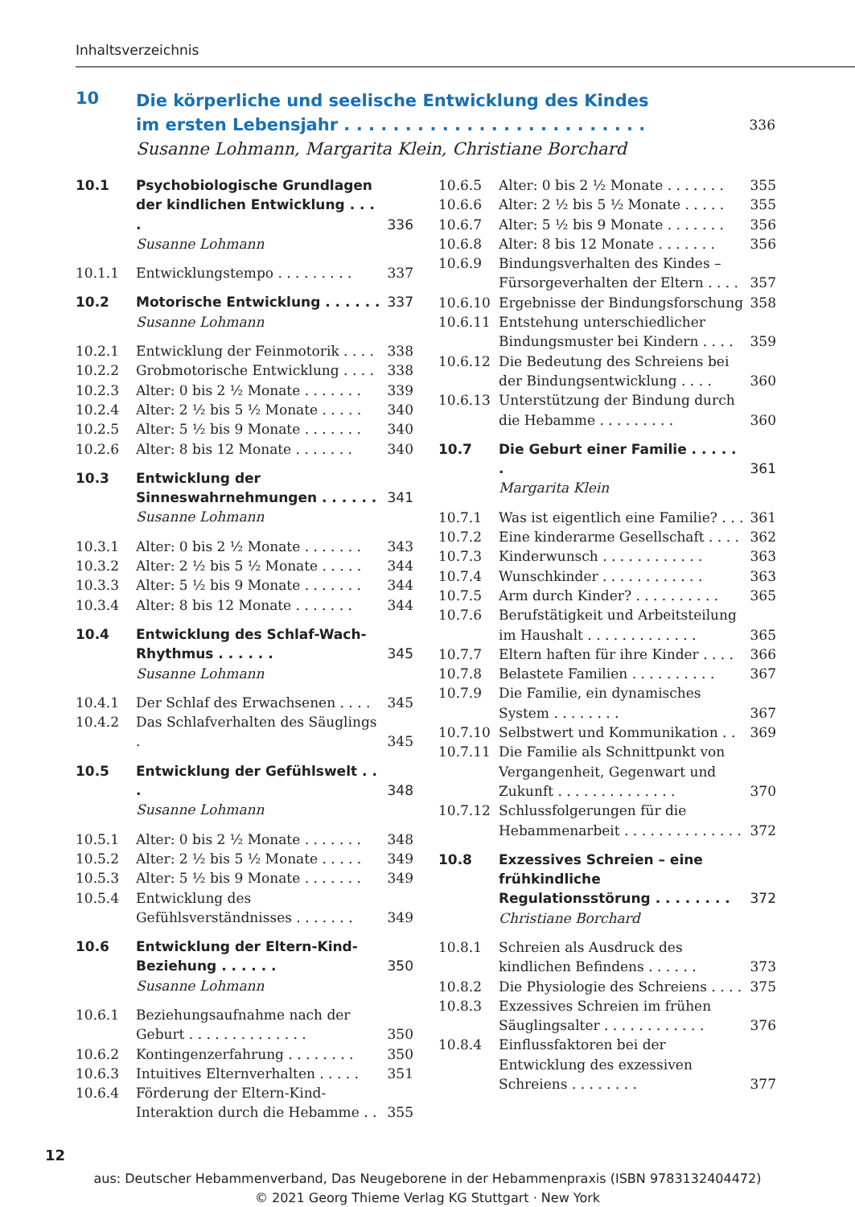Inhaltsverzeichnis
10
Die körperliche und seelische Entwicklung des Kindes
im ersten Lebensjahr . . . . . . . . . . . . . . . . . . . . . . . . . 336
Susanne Lohmann, Margarita Klein, Christiane Borchard
10.1 Psychobiologische Grundlagen der kindlichen Entwicklung . . . . 336
Susanne Lohmann
10.1.1 Entwicklungstempo . . . . . . . . . 337
10.2 Motorische Entwicklung . . . . . . 337
Susanne Lohmann
10.2.1 Entwicklung der Feinmotorik . . . . 338
10.2.2 Grobmotorische Entwicklung . . . . 338
10.2.3 Alter: 0 bis 2 ½ Monate . . . . . . . 339
10.2.4 Alter: 2 ½ bis 5 ½ Monate . . . . . 340
10.2.5 Alter: 5 ½ bis 9 Monate . . . . . . . 340
10.2.6 Alter: 8 bis 12 Monate . . . . . . . 340
10.3 Entwicklung der Sinneswahrnehmungen . . . . . . 341
Susanne Lohmann
10.3.1 Alter: 0 bis 2 ½ Monate . . . . . . . 343
10.3.2 Alter: 2 ½ bis 5 ½ Monate . . . . . 344
10.3.3 Alter: 5 ½ bis 9 Monate . . . . . . . 344
10.3.4 Alter: 8 bis 12 Monate . . . . . . . 344
10.4 Entwicklung des Schlaf-Wach-Rhythmus . . . . . . 345
Susanne Lohmann
10.4.1 Der Schlaf des Erwachsenen . . . . 345
10.4.2 Das Schlafverhalten des Säuglings . 345
10.5 Entwicklung der Gefühlswelt . . . 348
Susanne Lohmann
10.5.1 Alter: 0 bis 2 ½ Monate . . . . . . . 348
10.5.2 Alter: 2 ½ bis 5 ½ Monate . . . . . 349
10.5.3 Alter: 5 ½ bis 9 Monate . . . . . . . 349
10.5.4 Entwicklung des Gefühlsverständnisses . . . . . . . 349
10.6 Entwicklung der Eltern-Kind-Beziehung . . . . . . 350
Susanne Lohmann
10.6.1 Beziehungsaufnahme nach der Geburt . . . . . . . . . . . . . . 350
10.6.2 Kontingenzerfahrung . . . . . . . . 350
10.6.3 Intuitives Elternverhalten . . . . . 351
10.6.4 Förderung der Eltern-Kind-Interaktion durch die Hebamme . . 355
10.6.5 Alter: 0 bis 2 ½ Monate . . . . . . . 355
10.6.6 Alter: 2 ½ bis 5 ½ Monate . . . . . 355
10.6.7 Alter: 5 ½ bis 9 Monate . . . . . . . 356
10.6.8 Alter: 8 bis 12 Monate . . . . . . . 356
10.6.9 Bindungsverhalten des Kindes – Fürsorgeverhalten der Eltern . . . . 357
10.6.10 Ergebnisse der Bindungsforschung 358
10.6.11 Entstehung unterschiedlicher Bindungsmuster bei Kindern . . . . 359
10.6.12 Die Bedeutung des Schreiens bei der Bindungsentwicklung . . . . 360
10.6.13 Unterstützung der Bindung durch die Hebamme . . . . . . . . . 360
10.7 Die Geburt einer Familie . . . . . . 361
Margarita Klein
10.7.1 Was ist eigentlich eine Familie? . . . 361
10.7.2 Eine kinderarme Gesellschaft . . . . 362
10.7.3 Kinderwunsch . . . . . . . . . . . . 363
10.7.4 Wunschkinder . . . . . . . . . . . . 363
10.7.5 Arm durch Kinder? . . . . . . . . . . 365
10.7.6 Berufstätigkeit und Arbeitsteilung im Haushalt . . . . . . . . . . . . . 365
10.7.7 Eltern haften für ihre Kinder . . . . 366
10.7.8 Belastete Familien . . . . . . . . . . 367
10.7.9 Die Familie, ein dynamisches System . . . . . . . . 367
10.7.10 Selbstwert und Kommunikation . . 369
10.7.11 Die Familie als Schnittpunkt von Vergangenheit, Gegenwart und Zukunft . . . . . . . . . . . . . . 370
10.7.12 Schlussfolgerungen für die Hebammenarbeit . . . . . . . . . . . . . . 372
10.8 Exzessives Schreien – eine frühkindliche Regulationsstörung . . . . . . . . 372
Christiane Borchard
10.8.1 Schreien als Ausdruck des kindlichen Befindens . . . . . . 373
10.8.2 Die Physiologie des Schreiens . . . . 375
10.8.3 Exzessives Schreien im frühen Säuglingsalter . . . . . . . . . . . . 376
10.8.4 Einflussfaktoren bei der Entwicklung des exzessiven Schreiens . . . . . . . . 377
12
aus: Deutscher Hebammenverband, Das Neugeborene in der Hebammenpraxis (ISBN 9783132404472)
© 2021 Georg Thieme Verlag KG Stuttgart · New York